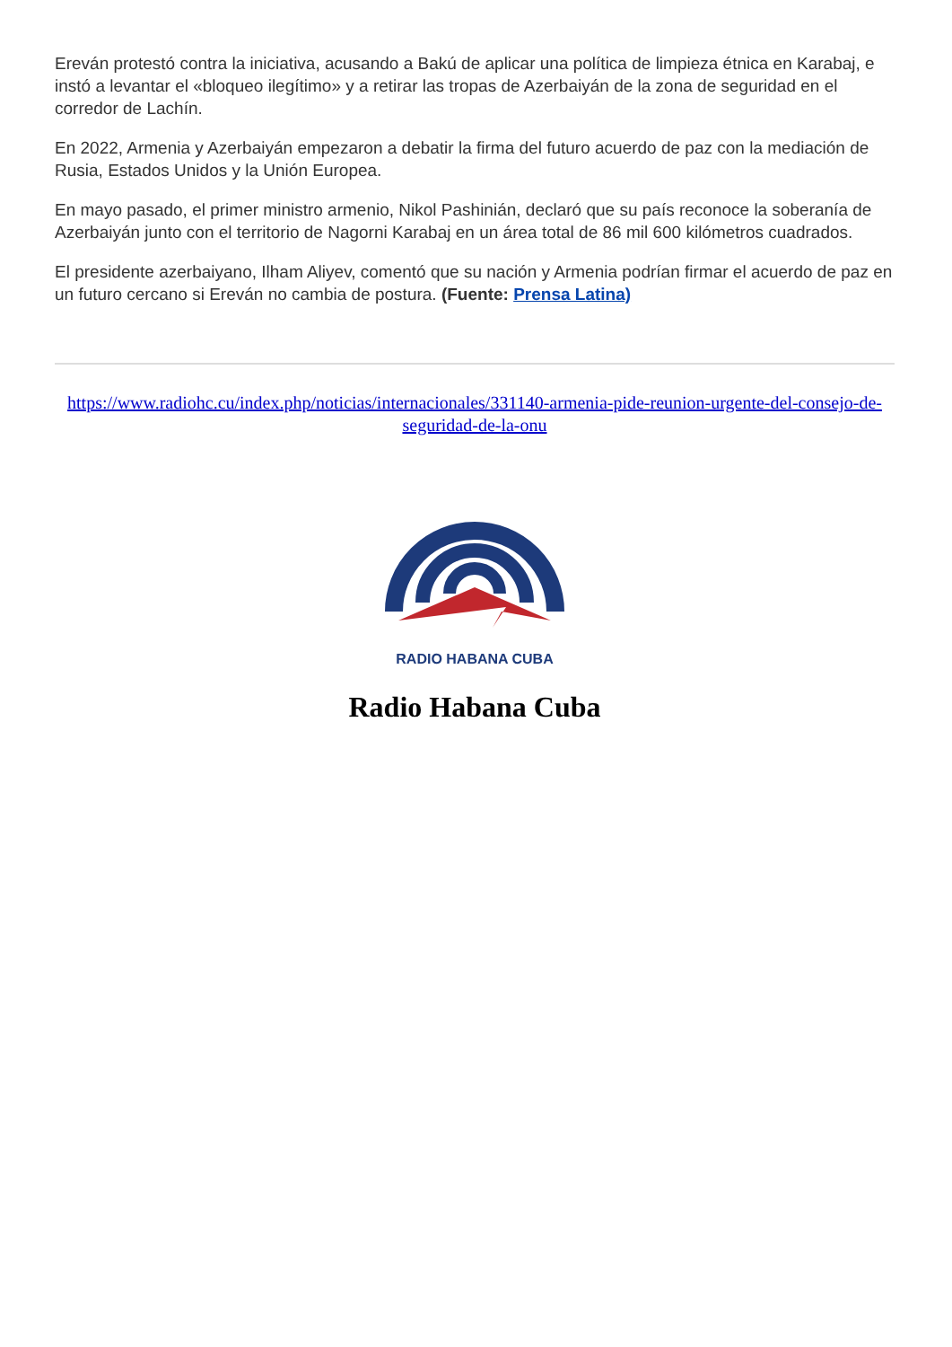Ereván protestó contra la iniciativa, acusando a Bakú de aplicar una política de limpieza étnica en Karabaj, e instó a levantar el «bloqueo ilegítimo» y a retirar las tropas de Azerbaiyán de la zona de seguridad en el corredor de Lachín.
En 2022, Armenia y Azerbaiyán empezaron a debatir la firma del futuro acuerdo de paz con la mediación de Rusia, Estados Unidos y la Unión Europea.
En mayo pasado, el primer ministro armenio, Nikol Pashinián, declaró que su país reconoce la soberanía de Azerbaiyán junto con el territorio de Nagorni Karabaj en un área total de 86 mil 600 kilómetros cuadrados.
El presidente azerbaiyano, Ilham Aliyev, comentó que su nación y Armenia podrían firmar el acuerdo de paz en un futuro cercano si Ereván no cambia de postura. (Fuente: Prensa Latina)
https://www.radiohc.cu/index.php/noticias/internacionales/331140-armenia-pide-reunion-urgente-del-consejo-de-seguridad-de-la-onu
RADIO HABANA CUBA
Radio Habana Cuba